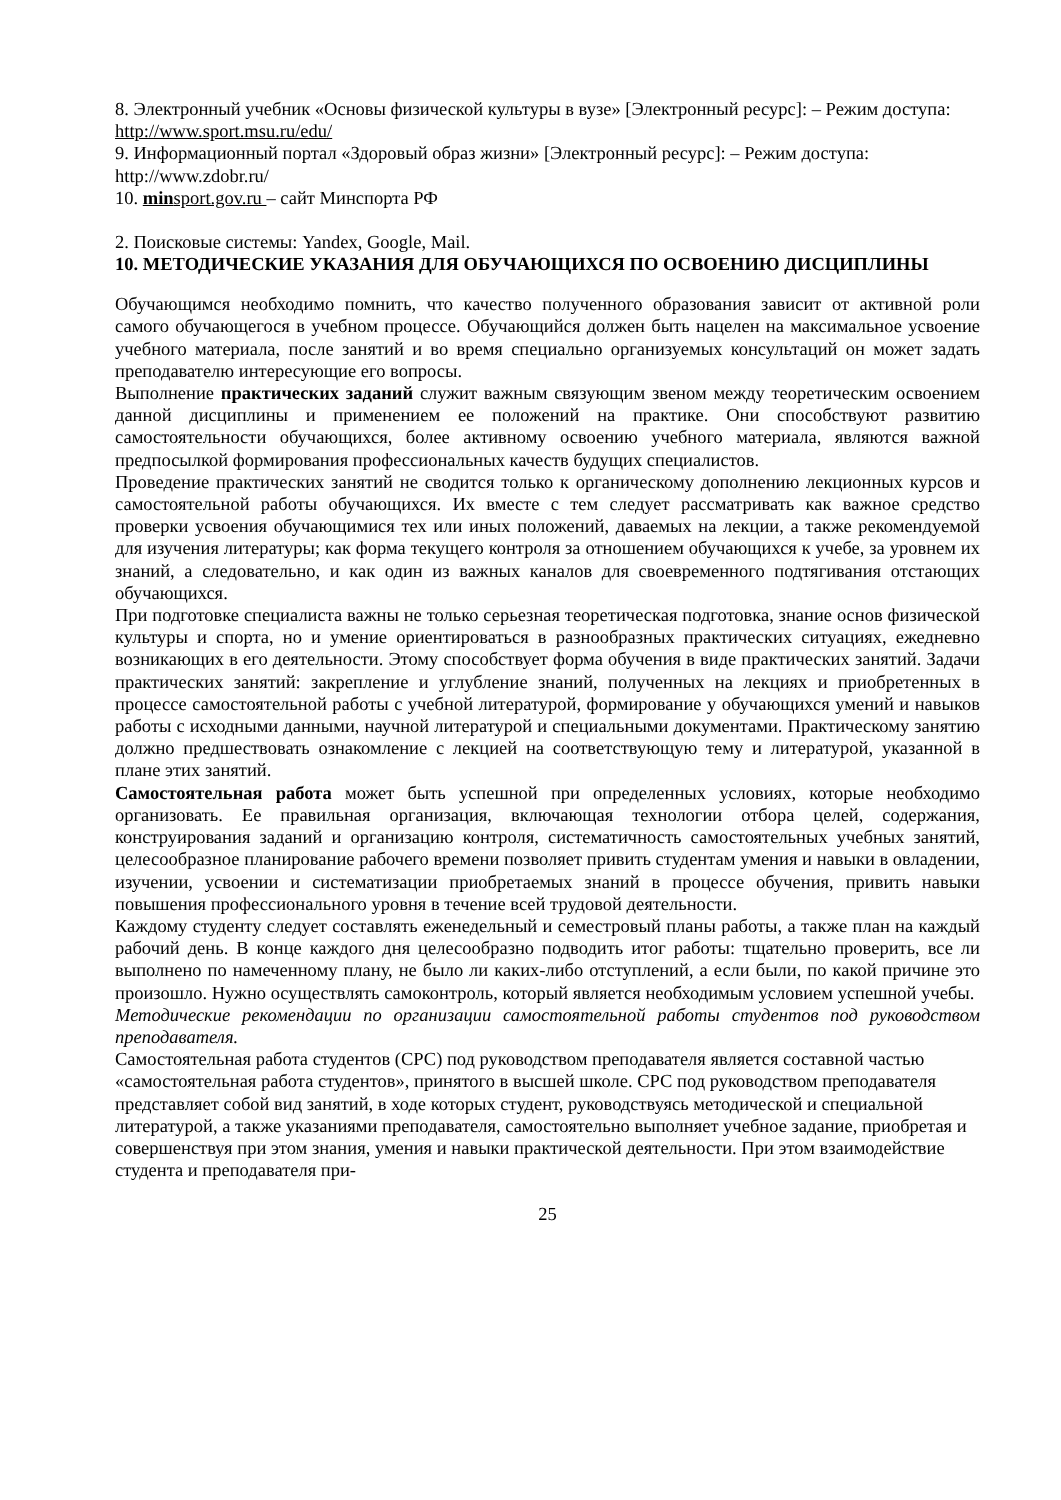8. Электронный учебник «Основы физической культуры в вузе» [Электронный ресурс]: – Режим доступа: http://www.sport.msu.ru/edu/
9. Информационный портал «Здоровый образ жизни» [Электронный ресурс]: – Режим доступа: http://www.zdobr.ru/
10. minsport.gov.ru – сайт Минспорта РФ
2. Поисковые системы: Yandex, Google, Mail.
10. МЕТОДИЧЕСКИЕ УКАЗАНИЯ ДЛЯ ОБУЧАЮЩИХСЯ ПО ОСВОЕНИЮ ДИСЦИПЛИНЫ
Обучающимся необходимо помнить, что качество полученного образования зависит от активной роли самого обучающегося в учебном процессе. Обучающийся должен быть нацелен на максимальное усвоение учебного материала, после занятий и во время специально организуемых консультаций он может задать преподавателю интересующие его вопросы.
Выполнение практических заданий служит важным связующим звеном между теоретическим освоением данной дисциплины и применением ее положений на практике. Они способствуют развитию самостоятельности обучающихся, более активному освоению учебного материала, являются важной предпосылкой формирования профессиональных качеств будущих специалистов.
Проведение практических занятий не сводится только к органическому дополнению лекционных курсов и самостоятельной работы обучающихся. Их вместе с тем следует рассматривать как важное средство проверки усвоения обучающимися тех или иных положений, даваемых на лекции, а также рекомендуемой для изучения литературы; как форма текущего контроля за отношением обучающихся к учебе, за уровнем их знаний, а следовательно, и как один из важных каналов для своевременного подтягивания отстающих обучающихся.
При подготовке специалиста важны не только серьезная теоретическая подготовка, знание основ физической культуры и спорта, но и умение ориентироваться в разнообразных практических ситуациях, ежедневно возникающих в его деятельности. Этому способствует форма обучения в виде практических занятий. Задачи практических занятий: закрепление и углубление знаний, полученных на лекциях и приобретенных в процессе самостоятельной работы с учебной литературой, формирование у обучающихся умений и навыков работы с исходными данными, научной литературой и специальными документами. Практическому занятию должно предшествовать ознакомление с лекцией на соответствующую тему и литературой, указанной в плане этих занятий.
Самостоятельная работа может быть успешной при определенных условиях, которые необходимо организовать. Ее правильная организация, включающая технологии отбора целей, содержания, конструирования заданий и организацию контроля, систематичность самостоятельных учебных занятий, целесообразное планирование рабочего времени позволяет привить студентам умения и навыки в овладении, изучении, усвоении и систематизации приобретаемых знаний в процессе обучения, привить навыки повышения профессионального уровня в течение всей трудовой деятельности.
Каждому студенту следует составлять еженедельный и семестровый планы работы, а также план на каждый рабочий день. В конце каждого дня целесообразно подводить итог работы: тщательно проверить, все ли выполнено по намеченному плану, не было ли каких-либо отступлений, а если были, по какой причине это произошло. Нужно осуществлять самоконтроль, который является необходимым условием успешной учебы.
Методические рекомендации по организации самостоятельной работы студентов под руководством преподавателя.
Самостоятельная работа студентов (СРС) под руководством преподавателя является составной частью «самостоятельная работа студентов», принятого в высшей школе. СРС под руководством преподавателя представляет собой вид занятий, в ходе которых студент, руководствуясь методической и специальной литературой, а также указаниями преподавателя, самостоятельно выполняет учебное задание, приобретая и совершенствуя при этом знания, умения и навыки практической деятельности. При этом взаимодействие студента и преподавателя при-
25